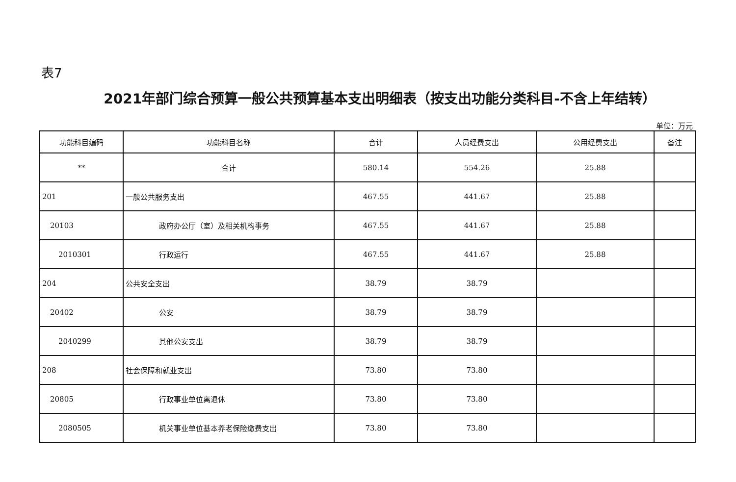表7
2021年部门综合预算一般公共预算基本支出明细表（按支出功能分类科目-不含上年结转）
单位：万元
| 功能科目编码 | 功能科目名称 | 合计 | 人员经费支出 | 公用经费支出 | 备注 |
| --- | --- | --- | --- | --- | --- |
| ** | 合计 | 580.14 | 554.26 | 25.88 | |
| 201 | 一般公共服务支出 | 467.55 | 441.67 | 25.88 | |
| 20103 | 政府办公厅（室）及相关机构事务 | 467.55 | 441.67 | 25.88 | |
| 2010301 | 行政运行 | 467.55 | 441.67 | 25.88 | |
| 204 | 公共安全支出 | 38.79 | 38.79 | | |
| 20402 | 公安 | 38.79 | 38.79 | | |
| 2040299 | 其他公安支出 | 38.79 | 38.79 | | |
| 208 | 社会保障和就业支出 | 73.80 | 73.80 | | |
| 20805 | 行政事业单位离退休 | 73.80 | 73.80 | | |
| 2080505 | 机关事业单位基本养老保险缴费支出 | 73.80 | 73.80 | | |